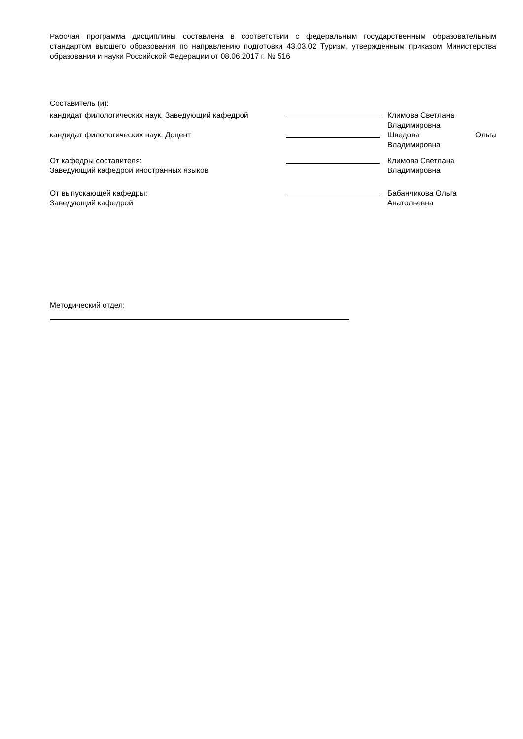Рабочая программа дисциплины составлена в соответствии с федеральным государственным образовательным стандартом высшего образования по направлению подготовки 43.03.02 Туризм, утверждённым приказом Министерства образования и науки Российской Федерации от 08.06.2017 г. № 516
Составитель (и):
| кандидат филологических наук, Заведующий кафедрой | | Климова Светлана Владимировна |
| кандидат филологических наук, Доцент | | Шведова Ольга Владимировна |
| От кафедры составителя: Заведующий кафедрой иностранных языков | | Климова Светлана Владимировна |
| От выпускающей кафедры: Заведующий кафедрой | | Бабанчикова Ольга Анатольевна |
Методический отдел: